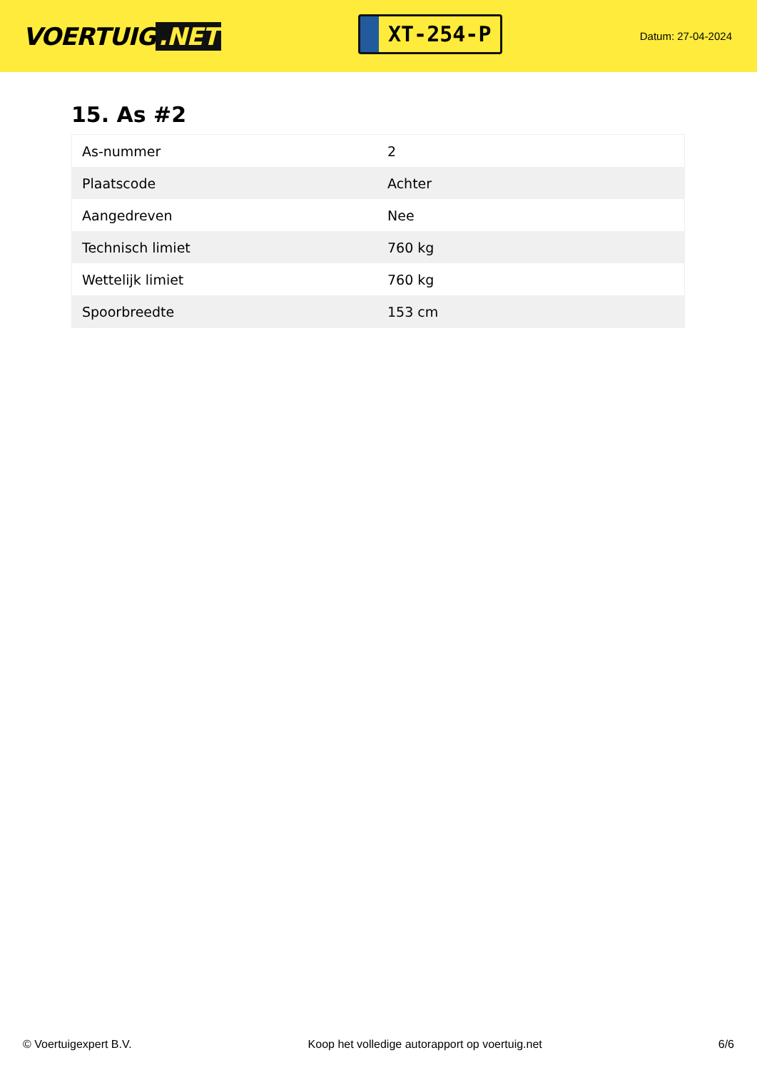VOERTUIG.NET
XT-254-P
Datum: 27-04-2024
15. As #2
| As-nummer | 2 |
| Plaatscode | Achter |
| Aangedreven | Nee |
| Technisch limiet | 760 kg |
| Wettelijk limiet | 760 kg |
| Spoorbreedte | 153 cm |
© Voertuigexpert B.V. Koop het volledige autorapport op voertuig.net 6/6